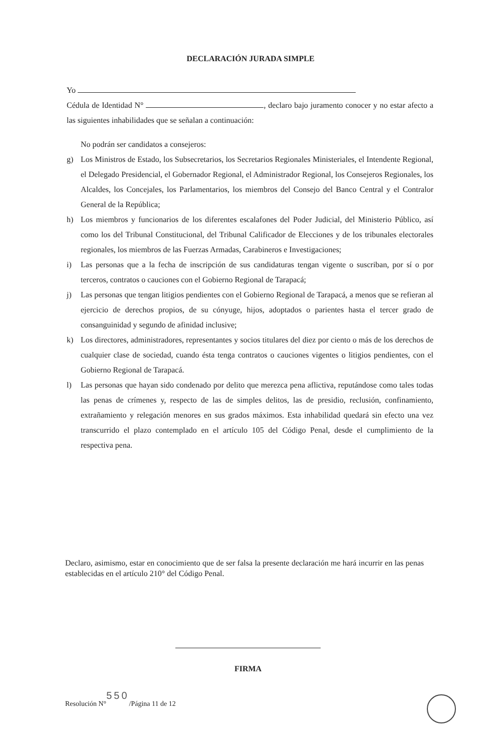DECLARACIÓN JURADA SIMPLE
Yo
Cédula de Identidad N° , declaro bajo juramento conocer y no estar afecto a las siguientes inhabilidades que se señalan a continuación:
No podrán ser candidatos a consejeros:
g) Los Ministros de Estado, los Subsecretarios, los Secretarios Regionales Ministeriales, el Intendente Regional, el Delegado Presidencial, el Gobernador Regional, el Administrador Regional, los Consejeros Regionales, los Alcaldes, los Concejales, los Parlamentarios, los miembros del Consejo del Banco Central y el Contralor General de la República;
h) Los miembros y funcionarios de los diferentes escalafones del Poder Judicial, del Ministerio Público, así como los del Tribunal Constitucional, del Tribunal Calificador de Elecciones y de los tribunales electorales regionales, los miembros de las Fuerzas Armadas, Carabineros e Investigaciones;
i) Las personas que a la fecha de inscripción de sus candidaturas tengan vigente o suscriban, por sí o por terceros, contratos o cauciones con el Gobierno Regional de Tarapacá;
j) Las personas que tengan litigios pendientes con el Gobierno Regional de Tarapacá, a menos que se refieran al ejercicio de derechos propios, de su cónyuge, hijos, adoptados o parientes hasta el tercer grado de consanguinidad y segundo de afinidad inclusive;
k) Los directores, administradores, representantes y socios titulares del diez por ciento o más de los derechos de cualquier clase de sociedad, cuando ésta tenga contratos o cauciones vigentes o litigios pendientes, con el Gobierno Regional de Tarapacá.
l) Las personas que hayan sido condenado por delito que merezca pena aflictiva, reputándose como tales todas las penas de crímenes y, respecto de las de simples delitos, las de presidio, reclusión, confinamiento, extrañamiento y relegación menores en sus grados máximos. Esta inhabilidad quedará sin efecto una vez transcurrido el plazo contemplado en el artículo 105 del Código Penal, desde el cumplimiento de la respectiva pena.
Declaro, asimismo, estar en conocimiento que de ser falsa la presente declaración me hará incurrir en las penas establecidas en el artículo 210° del Código Penal.
FIRMA
Resolución N°550/Página 11 de 12